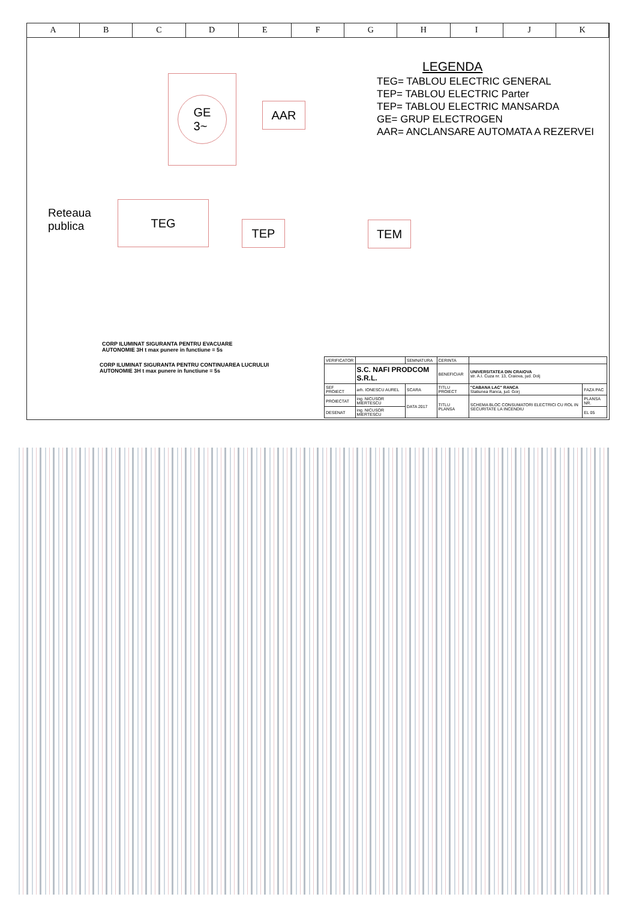A B C D E F G H I J K
GE
3~
AAR
Reteaua
publica
TEG
TEP TEM
LEGENDA
TEG= TABLOU ELECTRIC GENERAL
TEP= TABLOU ELECTRIC Parter
TEP= TABLOU ELECTRIC MANSARDA
GE= GRUP ELECTROGEN
AAR= ANCLANSARE AUTOMATA A REZERVEI
CORP ILUMINAT SIGURANTA PENTRU EVACUARE
AUTONOMIE 3H t max punere in functiune = 5s
CORP ILUMINAT SIGURANTA PENTRU CONTINUAREA LUCRULUI
AUTONOMIE 3H t max punere in functiune = 5s
| VERIFICATOR | | SEMNATURA | CERINTA | | |
| | S.C. NAFI PRODCOM S.R.L. | | BENEFICIAR | UNIVERSITATEA DIN CRAIOVA str. A.I. Cuza nr. 13, Craiova, jud. Dolj | |
| SEF PROIECT | arh. IONESCU AUREL | SCARA | TITLU PROIECT | "CABANA LAC" RANCA Statiunea Ranca, jud. Gorj | FAZA PAC |
| PROIECTAT | ing. NICUSOR MIERTESCU | DATA 2017 | TITLU PLANSA | SCHEMA BLOC CONSUMATORI ELECTRICI CU ROL IN SECURITATE LA INCENDIU | PLANSA NR. |
| DESENAT | ing. NICUSOR MIERTESCU | | | | EL 05 |